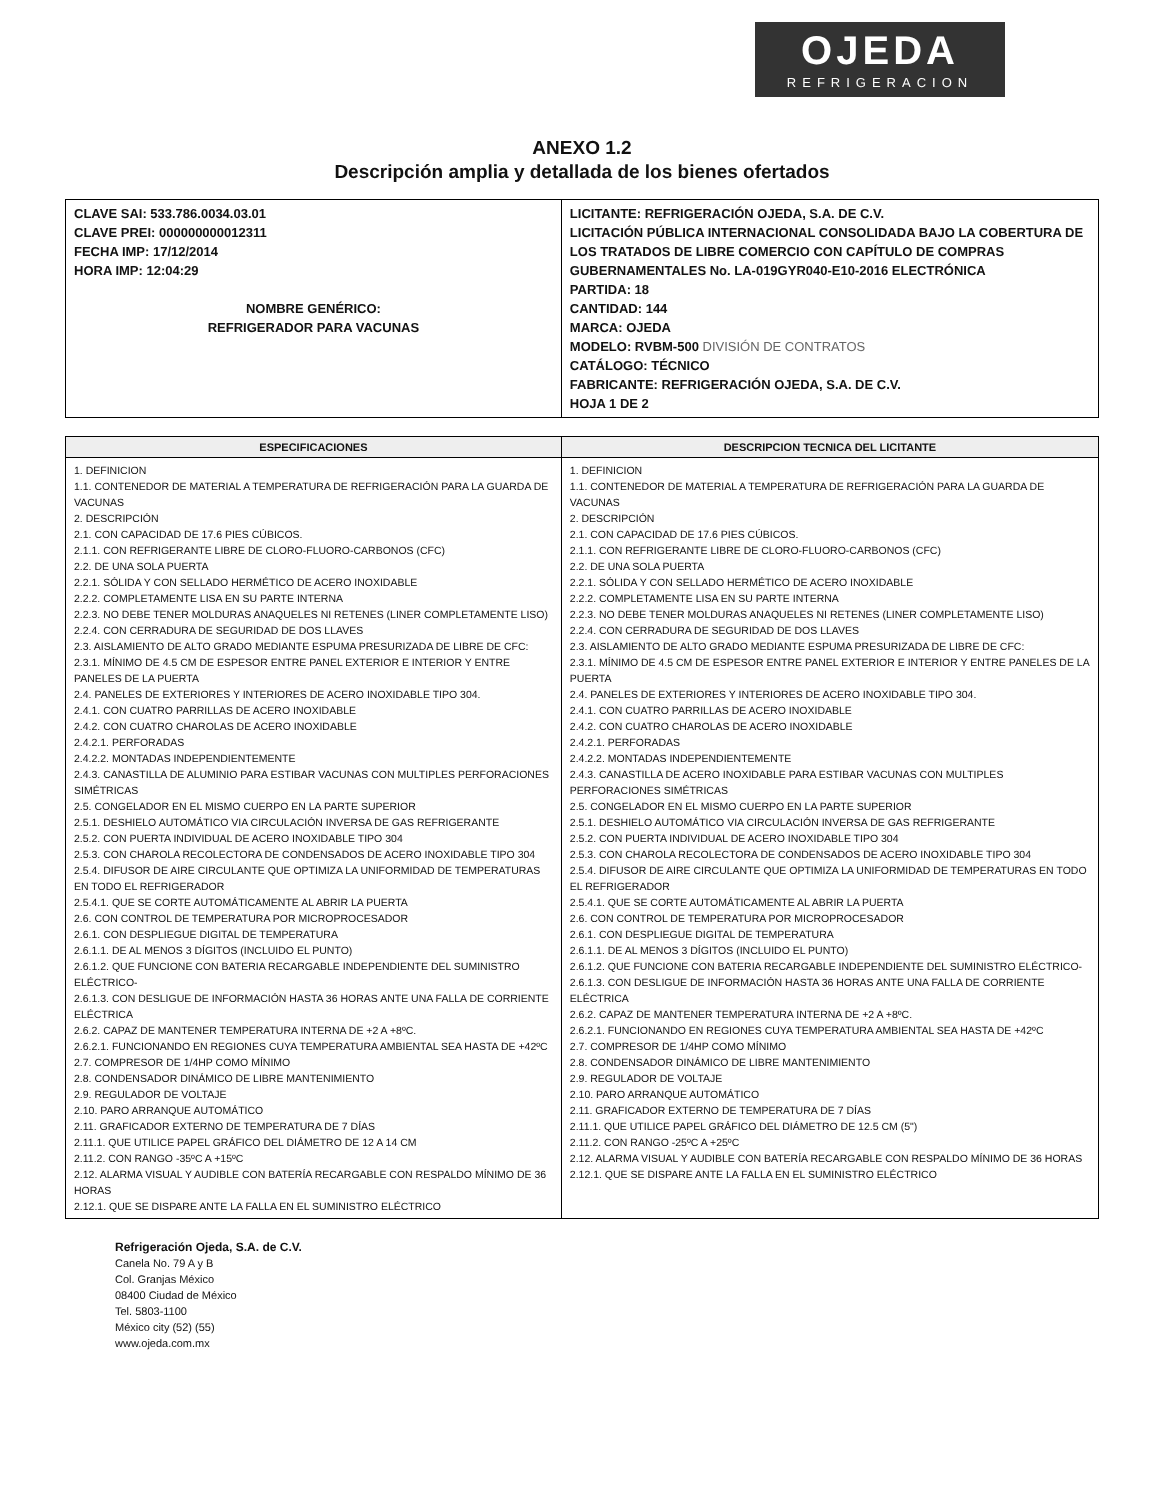OJEDA
REFRIGERACION
ANEXO 1.2
Descripción amplia y detallada de los bienes ofertados
| CLAVE SAI: 533.786.0034.03.01 CLAVE PREI: 000000000012311 FECHA IMP: 17/12/2014 HORA IMP: 12:04:29 NOMBRE GENÉRICO: REFRIGERADOR PARA VACUNAS | LICITANTE: REFRIGERACIÓN OJEDA, S.A. DE C.V. LICITACIÓN PÚBLICA INTERNACIONAL CONSOLIDADA BAJO LA COBERTURA DE LOS TRATADOS DE LIBRE COMERCIO CON CAPÍTULO DE COMPRAS GUBERNAMENTALES No. LA-019GYR040-E10-2016 ELECTRÓNICA PARTIDA: 18 CANTIDAD: 144 MARCA: OJEDA MODELO: RVBM-500 DIVISIÓN DE CONTRATOS CATÁLOGO: TÉCNICO FABRICANTE: REFRIGERACIÓN OJEDA, S.A. DE C.V. HOJA 1 DE 2 |
| ESPECIFICACIONES | DESCRIPCION TECNICA DEL LICITANTE |
| --- | --- |
| 1. DEFINICION 1.1. CONTENEDOR DE MATERIAL A TEMPERATURA DE REFRIGERACIÓN PARA LA GUARDA DE VACUNAS 2. DESCRIPCIÓN 2.1. CON CAPACIDAD DE 17.6 PIES CÚBICOS. 2.1.1. CON REFRIGERANTE LIBRE DE CLORO-FLUORO-CARBONOS (CFC) 2.2. DE UNA SOLA PUERTA 2.2.1. SÓLIDA Y CON SELLADO HERMÉTICO DE ACERO INOXIDABLE 2.2.2. COMPLETAMENTE LISA EN SU PARTE INTERNA 2.2.3. NO DEBE TENER MOLDURAS ANAQUELES NI RETENES (LINER COMPLETAMENTE LISO) 2.2.4. CON CERRADURA DE SEGURIDAD DE DOS LLAVES 2.3. AISLAMIENTO DE ALTO GRADO MEDIANTE ESPUMA PRESURIZADA DE LIBRE DE CFC: 2.3.1. MÍNIMO DE 4.5 CM DE ESPESOR ENTRE PANEL EXTERIOR E INTERIOR Y ENTRE PANELES DE LA PUERTA 2.4. PANELES DE EXTERIORES Y INTERIORES DE ACERO INOXIDABLE TIPO 304. 2.4.1. CON CUATRO PARRILLAS DE ACERO INOXIDABLE 2.4.2. CON CUATRO CHAROLAS DE ACERO INOXIDABLE 2.4.2.1. PERFORADAS 2.4.2.2. MONTADAS INDEPENDIENTEMENTE 2.4.3. CANASTILLA DE ALUMINIO PARA ESTIBAR VACUNAS CON MULTIPLES PERFORACIONES SIMÉTRICAS 2.5. CONGELADOR EN EL MISMO CUERPO EN LA PARTE SUPERIOR 2.5.1. DESHIELO AUTOMÁTICO VIA CIRCULACIÓN INVERSA DE GAS REFRIGERANTE 2.5.2. CON PUERTA INDIVIDUAL DE ACERO INOXIDABLE TIPO 304 2.5.3. CON CHAROLA RECOLECTORA DE CONDENSADOS DE ACERO INOXIDABLE TIPO 304 2.5.4. DIFUSOR DE AIRE CIRCULANTE QUE OPTIMIZA LA UNIFORMIDAD DE TEMPERATURAS EN TODO EL REFRIGERADOR 2.5.4.1. QUE SE CORTE AUTOMÁTICAMENTE AL ABRIR LA PUERTA 2.6. CON CONTROL DE TEMPERATURA POR MICROPROCESADOR 2.6.1. CON DESPLIEGUE DIGITAL DE TEMPERATURA 2.6.1.1. DE AL MENOS 3 DÍGITOS (INCLUIDO EL PUNTO) 2.6.1.2. QUE FUNCIONE CON BATERIA RECARGABLE INDEPENDIENTE DEL SUMINISTRO ELÉCTRICO- 2.6.1.3. CON DESLIGUE DE INFORMACIÓN HASTA 36 HORAS ANTE UNA FALLA DE CORRIENTE ELÉCTRICA 2.6.2. CAPAZ DE MANTENER TEMPERATURA INTERNA DE +2 A +8ºC. 2.6.2.1. FUNCIONANDO EN REGIONES CUYA TEMPERATURA AMBIENTAL SEA HASTA DE +42ºC 2.7. COMPRESOR DE 1/4HP COMO MÍNIMO 2.8. CONDENSADOR DINÁMICO DE LIBRE MANTENIMIENTO 2.9. REGULADOR DE VOLTAJE 2.10. PARO ARRANQUE AUTOMÁTICO 2.11. GRAFICADOR EXTERNO DE TEMPERATURA DE 7 DÍAS 2.11.1. QUE UTILICE PAPEL GRÁFICO DEL DIÁMETRO DE 12 A 14 CM 2.11.2. CON RANGO -35ºC A +15ºC 2.12. ALARMA VISUAL Y AUDIBLE CON BATERÍA RECARGABLE CON RESPALDO MÍNIMO DE 36 HORAS 2.12.1. QUE SE DISPARE ANTE LA FALLA EN EL SUMINISTRO ELÉCTRICO | 1. DEFINICION 1.1. CONTENEDOR DE MATERIAL A TEMPERATURA DE REFRIGERACIÓN PARA LA GUARDA DE VACUNAS 2. DESCRIPCIÓN 2.1. CON CAPACIDAD DE 17.6 PIES CÚBICOS. 2.1.1. CON REFRIGERANTE LIBRE DE CLORO-FLUORO-CARBONOS (CFC) 2.2. DE UNA SOLA PUERTA 2.2.1. SÓLIDA Y CON SELLADO HERMÉTICO DE ACERO INOXIDABLE 2.2.2. COMPLETAMENTE LISA EN SU PARTE INTERNA 2.2.3. NO DEBE TENER MOLDURAS ANAQUELES NI RETENES (LINER COMPLETAMENTE LISO) 2.2.4. CON CERRADURA DE SEGURIDAD DE DOS LLAVES 2.3. AISLAMIENTO DE ALTO GRADO MEDIANTE ESPUMA PRESURIZADA DE LIBRE DE CFC: 2.3.1. MÍNIMO DE 4.5 CM DE ESPESOR ENTRE PANEL EXTERIOR E INTERIOR Y ENTRE PANELES DE LA PUERTA 2.4. PANELES DE EXTERIORES Y INTERIORES DE ACERO INOXIDABLE TIPO 304. 2.4.1. CON CUATRO PARRILLAS DE ACERO INOXIDABLE 2.4.2. CON CUATRO CHAROLAS DE ACERO INOXIDABLE 2.4.2.1. PERFORADAS 2.4.2.2. MONTADAS INDEPENDIENTEMENTE 2.4.3. CANASTILLA DE ACERO INOXIDABLE PARA ESTIBAR VACUNAS CON MULTIPLES PERFORACIONES SIMÉTRICAS 2.5. CONGELADOR EN EL MISMO CUERPO EN LA PARTE SUPERIOR 2.5.1. DESHIELO AUTOMÁTICO VIA CIRCULACIÓN INVERSA DE GAS REFRIGERANTE 2.5.2. CON PUERTA INDIVIDUAL DE ACERO INOXIDABLE TIPO 304 2.5.3. CON CHAROLA RECOLECTORA DE CONDENSADOS DE ACERO INOXIDABLE TIPO 304 2.5.4. DIFUSOR DE AIRE CIRCULANTE QUE OPTIMIZA LA UNIFORMIDAD DE TEMPERATURAS EN TODO EL REFRIGERADOR 2.5.4.1. QUE SE CORTE AUTOMÁTICAMENTE AL ABRIR LA PUERTA 2.6. CON CONTROL DE TEMPERATURA POR MICROPROCESADOR 2.6.1. CON DESPLIEGUE DIGITAL DE TEMPERATURA 2.6.1.1. DE AL MENOS 3 DÍGITOS (INCLUIDO EL PUNTO) 2.6.1.2. QUE FUNCIONE CON BATERIA RECARGABLE INDEPENDIENTE DEL SUMINISTRO ELÉCTRICO- 2.6.1.3. CON DESLIGUE DE INFORMACIÓN HASTA 36 HORAS ANTE UNA FALLA DE CORRIENTE ELÉCTRICA 2.6.2. CAPAZ DE MANTENER TEMPERATURA INTERNA DE +2 A +8ºC. 2.6.2.1. FUNCIONANDO EN REGIONES CUYA TEMPERATURA AMBIENTAL SEA HASTA DE +42ºC 2.7. COMPRESOR DE 1/4HP COMO MÍNIMO 2.8. CONDENSADOR DINÁMICO DE LIBRE MANTENIMIENTO 2.9. REGULADOR DE VOLTAJE 2.10. PARO ARRANQUE AUTOMÁTICO 2.11. GRAFICADOR EXTERNO DE TEMPERATURA DE 7 DÍAS 2.11.1. QUE UTILICE PAPEL GRÁFICO DEL DIÁMETRO DE 12.5 CM (5") 2.11.2. CON RANGO -25ºC A +25ºC 2.12. ALARMA VISUAL Y AUDIBLE CON BATERÍA RECARGABLE CON RESPALDO MÍNIMO DE 36 HORAS 2.12.1. QUE SE DISPARE ANTE LA FALLA EN EL SUMINISTRO ELÉCTRICO |
Refrigeración Ojeda, S.A. de C.V.
Canela No. 79 A y B
Col. Granjas México
08400 Ciudad de México
Tel. 5803-1100
México city (52) (55)
www.ojeda.com.mx